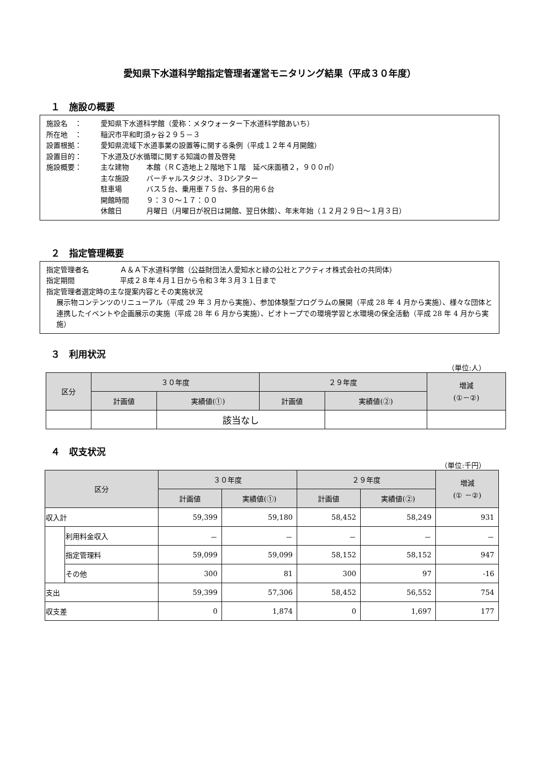愛知県下水道科学館指定管理者運営モニタリング結果（平成３０年度）
１　施設の概要
施設名　： 愛知県下水道科学館（愛称：メタウォーター下水道科学館あいち）
所在地　： 稲沢市平和町須ヶ谷２９５－３
設置根拠： 愛知県流域下水道事業の設置等に関する条例（平成１２年４月開館）
設置目的： 下水道及び水循環に関する知識の普及啓発
施設概要： 主な建物 本館（ＲＣ造地上２階地下１階　延べ床面積２，９００㎡）
主な施設 バーチャルスタジオ、３Dシアター
駐車場 バス５台、乗用車７５台、多目的用６台
開館時間 ９：３０～１７：００
休館日 月曜日（月曜日が祝日は開館、翌日休館）、年末年始（１２月２９日～１月３日）
２　指定管理概要
指定管理者名 Ａ＆Ａ下水道科学館（公益財団法人愛知水と緑の公社とアクティオ株式会社の共同体）
指定期間 平成２８年４月１日から令和３年３月３１日まで
指定管理者選定時の主な提案内容とその実施状況
展示物コンテンツのリニューアル（平成 29 年 3 月から実施）、参加体験型プログラムの展開（平成 28 年 4 月から実施）、様々な団体と連携したイベントや企画展示の実施（平成 28 年 6 月から実施）、ビオトープでの環境学習と水環境の保全活動（平成 28 年 4 月から実施）
３　利用状況
（単位:人）
| 区分 | ３０年度 | | ２９年度 | | 増減 (①－②) |
| --- | --- | --- | --- | --- | --- |
| | 計画値 | 実績値(①) | 計画値 | 実績値(②) | |
| | | 該当なし | | | |
４　収支状況
（単位:千円）
| 区分 | | ３０年度 | | ２９年度 | | 増減 (① －②) |
| --- | --- | --- | --- | --- | --- | --- |
| | | 計画値 | 実績値(①) | 計画値 | 実績値(②) | |
| 収入計 | | 59,399 | 59,180 | 58,452 | 58,249 | 931 |
| | 利用料金収入 | － | － | － | － | － |
| | 指定管理料 | 59,099 | 59,099 | 58,152 | 58,152 | 947 |
| | その他 | 300 | 81 | 300 | 97 | -16 |
| 支出 | | 59,399 | 57,306 | 58,452 | 56,552 | 754 |
| 収支差 | | 0 | 1,874 | 0 | 1,697 | 177 |